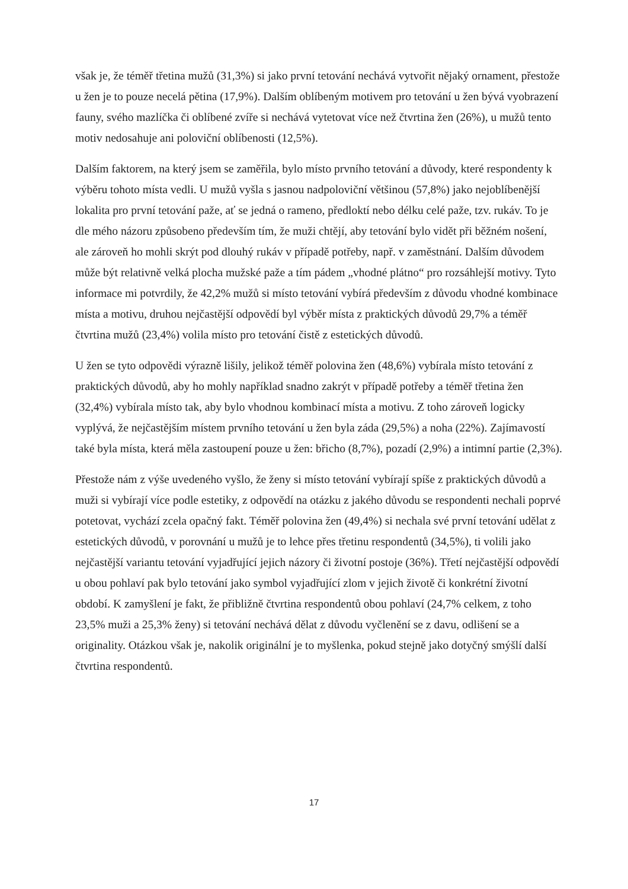však je, že téměř třetina mužů (31,3%) si jako první tetování nechává vytvořit nějaký ornament, přestože u žen je to pouze necelá pětina (17,9%). Dalším oblíbeným motivem pro tetování u žen bývá vyobrazení fauny, svého mazlíčka či oblíbené zvíře si nechává vytetovat více než čtvrtina žen (26%), u mužů tento motiv nedosahuje ani poloviční oblíbenosti (12,5%).
Dalším faktorem, na který jsem se zaměřila, bylo místo prvního tetování a důvody, které respondenty k výběru tohoto místa vedli. U mužů vyšla s jasnou nadpoloviční většinou (57,8%) jako nejoblíbenější lokalita pro první tetování paže, ať se jedná o rameno, předloktí nebo délku celé paže, tzv. rukáv. To je dle mého názoru způsobeno především tím, že muži chtějí, aby tetování bylo vidět při běžném nošení, ale zároveň ho mohli skrýt pod dlouhý rukáv v případě potřeby, např. v zaměstnání. Dalším důvodem může být relativně velká plocha mužské paže a tím pádem „vhodné plátno“ pro rozsáhlejší motivy. Tyto informace mi potvrdily, že 42,2% mužů si místo tetování vybírá především z důvodu vhodné kombinace místa a motivu, druhou nejčastější odpovědí byl výběr místa z praktických důvodů 29,7% a téměř čtvrtina mužů (23,4%) volila místo pro tetování čistě z estetických důvodů.
U žen se tyto odpovědi výrazně lišily, jelikož téměř polovina žen (48,6%) vybírala místo tetování z praktických důvodů, aby ho mohly například snadno zakrýt v případě potřeby a téměř třetina žen (32,4%) vybírala místo tak, aby bylo vhodnou kombinací místa a motivu. Z toho zároveň logicky vyplývá, že nejčastějším místem prvního tetování u žen byla záda (29,5%) a noha (22%). Zajímavostí také byla místa, která měla zastoupení pouze u žen: břicho (8,7%), pozadí (2,9%) a intimní partie (2,3%).
Přestože nám z výše uvedeného vyšlo, že ženy si místo tetování vybírají spíše z praktických důvodů a muži si vybírají více podle estetiky, z odpovědí na otázku z jakého důvodu se respondenti nechali poprvé potetovat, vychází zcela opačný fakt. Téměř polovina žen (49,4%) si nechala své první tetování udělat z estetických důvodů, v porovnání u mužů je to lehce přes třetinu respondentů (34,5%), ti volili jako nejčastější variantu tetování vyjadřující jejich názory či životní postoje (36%). Třetí nejčastější odpovědí u obou pohlaví pak bylo tetování jako symbol vyjadřující zlom v jejich životě či konkrétní životní období. K zamyšlení je fakt, že přibližně čtvrtina respondentů obou pohlaví (24,7% celkem, z toho 23,5% muži a 25,3% ženy) si tetování nechává dělat z důvodu vyčlenění se z davu, odlišení se a originality. Otázkou však je, nakolik originální je to myšlenka, pokud stejně jako dotyčný smýšlí další čtvrtina respondentů.
17